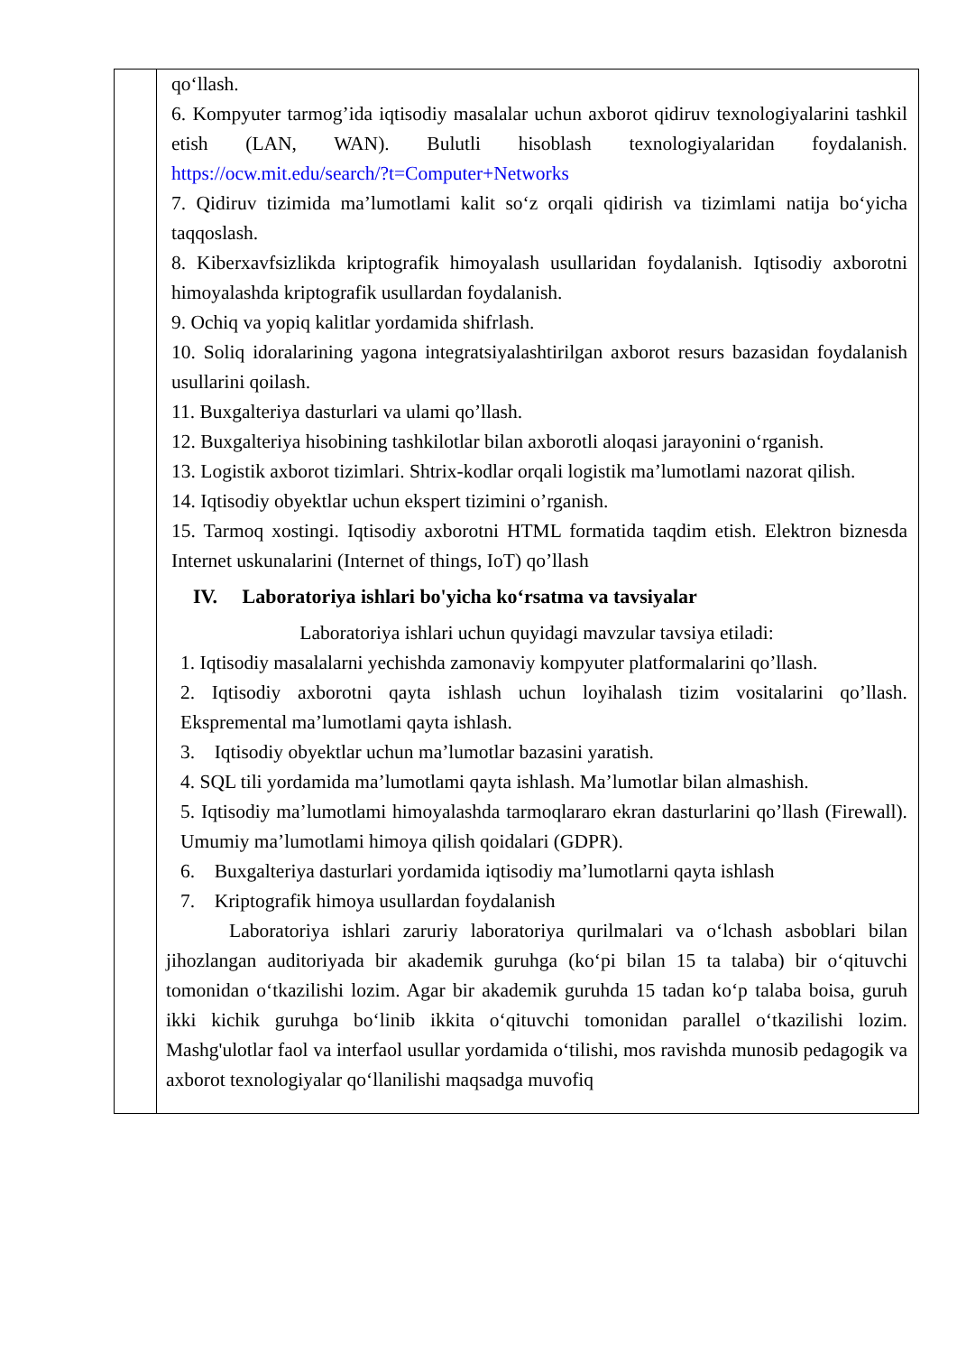| | qo‘llash. 6. Kompyuter tarmog’ida iqtisodiy masalalar uchun axborot qidiruv texnologiyalarini tashkil etish (LAN, WAN). Bulutli hisoblash texnologiyalaridan foydalanish. https://ocw.mit.edu/search/?t=Computer+Networks 7. Qidiruv tizimida ma’lumotlami kalit so‘z orqali qidirish va tizimlami natija bo‘yicha taqqoslash. 8. Kiberxavfsizlikda kriptografik himoyalash usullaridan foydalanish. Iqtisodiy axborotni himoyalashda kriptografik usullardan foydalanish. 9. Ochiq va yopiq kalitlar yordamida shifrlash. 10. Soliq idoralarining yagona integratsiyalashtirilgan axborot resurs bazasidan foydalanish usullarini qoilash. 11. Buxgalteriya dasturlari va ulami qo’llash. 12. Buxgalteriya hisobining tashkilotlar bilan axborotli aloqasi jarayonini o‘rganish. 13. Logistik axborot tizimlari. Shtrix-kodlar orqali logistik ma’lumotlami nazorat qilish. 14. Iqtisodiy obyektlar uchun ekspert tizimini o’rganish. 15. Tarmoq xostingi. Iqtisodiy axborotni HTML formatida taqdim etish. Elektron biznesda Internet uskunalarini (Internet of things, IoT) qo’llash IV. Laboratoriya ishlari bo'yicha ko‘rsatma va tavsiyalar Laboratoriya ishlari uchun quyidagi mavzular tavsiya etiladi: 1. Iqtisodiy masalalarni yechishda zamonaviy kompyuter platformalarini qo’llash. 2. Iqtisodiy axborotni qayta ishlash uchun loyihalash tizim vositalarini qo’llash. Ekspremental ma’lumotlami qayta ishlash. 3. Iqtisodiy obyektlar uchun ma’lumotlar bazasini yaratish. 4. SQL tili yordamida ma’lumotlami qayta ishlash. Ma’lumotlar bilan almashish. 5. Iqtisodiy ma’lumotlami himoyalashda tarmoqlararo ekran dasturlarini qo’llash (Firewall). Umumiy ma’lumotlami himoya qilish qoidalari (GDPR). 6. Buxgalteriya dasturlari yordamida iqtisodiy ma’lumotlarni qayta ishlash 7. Kriptografik himoya usullardan foydalanish Laboratoriya ishlari zaruriy laboratoriya qurilmalari va o‘lchash asboblari bilan jihozlangan auditoriyada bir akademik guruhga (ko‘pi bilan 15 ta talaba) bir o‘qituvchi tomonidan o‘tkazilishi lozim. Agar bir akademik guruhda 15 tadan ko‘p talaba boisa, guruh ikki kichik guruhga bo‘linib ikkita o‘qituvchi tomonidan parallel o‘tkazilishi lozim. Mashg'ulotlar faol va interfaol usullar yordamida o‘tilishi, mos ravishda munosib pedagogik va axborot texnologiyalar qo‘llanilishi maqsadga muvofiq |